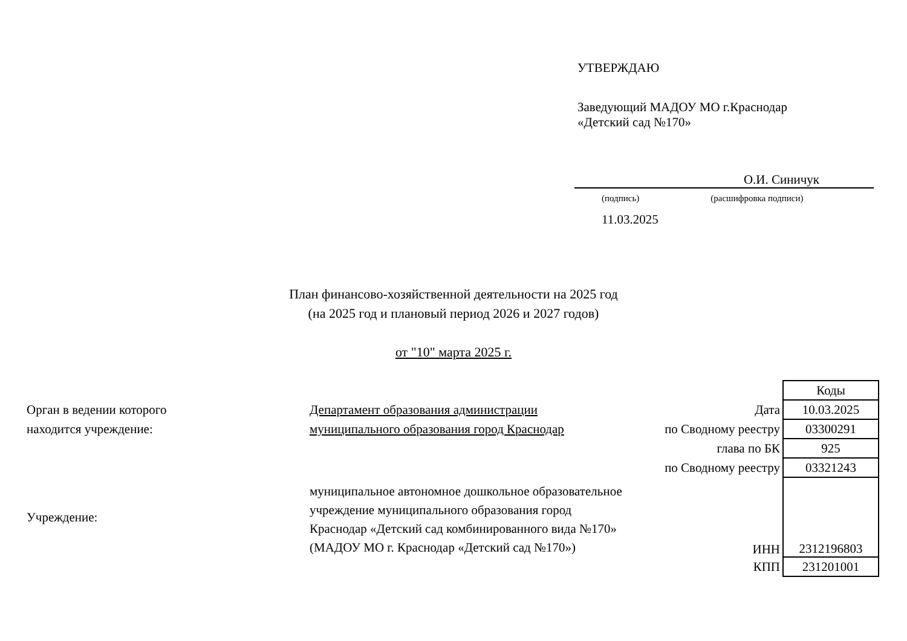УТВЕРЖДАЮ
Заведующий МАДОУ МО г.Краснодар
«Детский сад №170»
О.И. Синичук
(подпись) (расшифровка подписи)
11.03.2025
План финансово-хозяйственной деятельности на 2025 год
(на 2025 год и плановый период 2026 и 2027 годов)
от "10" марта 2025 г.
| | | | Коды |
| Орган в ведении которого | Департамент образования администрации | Дата | 10.03.2025 |
| находится учреждение: | муниципального образования город Краснодар | по Сводному реестру | 03300291 |
| | | глава по БК | 925 |
| | | по Сводному реестру | 03321243 |
| Учреждение: | муниципальное автономное дошкольное образовательное учреждение муниципального образования город Краснодар «Детский сад комбинированного вида №170» (МАДОУ МО г. Краснодар «Детский сад №170») | ИНН | 2312196803 |
| | | КПП | 231201001 |